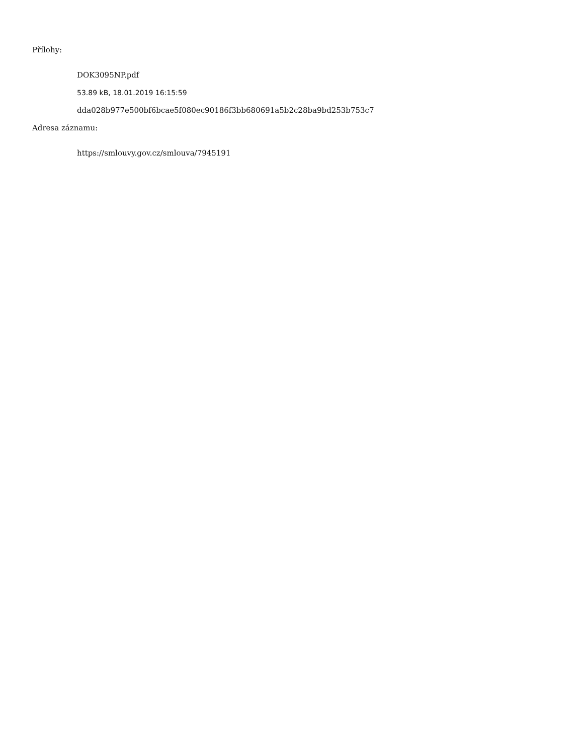Přílohy:
DOK3095NP.pdf
53.89 kB, 18.01.2019 16:15:59
dda028b977e500bf6bcae5f080ec90186f3bb680691a5b2c28ba9bd253b753c7
Adresa záznamu:
https://smlouvy.gov.cz/smlouva/7945191